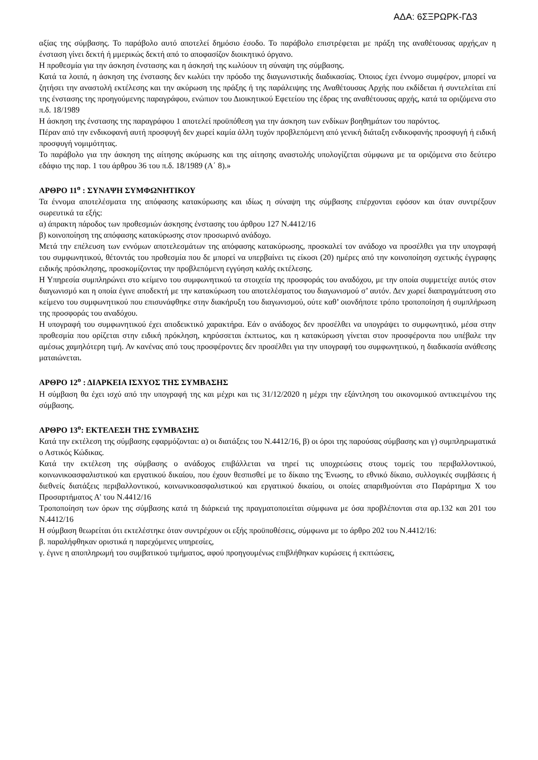ΑΔΑ: 6ΣΞΡΩΡΚ-ΓΔ3
αξίας της σύμβασης. Το παράβολο αυτό αποτελεί δημόσιο έσοδο. Το παράβολο επιστρέφεται με πράξη της αναθέτουσας αρχής,αν η ένσταση γίνει δεκτή ή μμερικώς δεκτή από το αποφασίζον διοικητικό όργανο.
Η προθεσμία για την άσκηση ένστασης και η άσκησή της κωλύουν τη σύναψη της σύμβασης.
Κατά τα λοιπά, η άσκηση της ένστασης δεν κωλύει την πρόοδο της διαγωνιστικής διαδικασίας. Όποιος έχει έννομο συμφέρον, μπορεί να ζητήσει την αναστολή εκτέλεσης και την ακύρωση της πράξης ή της παράλειψης της Αναθέτουσας Αρχής που εκδίδεται ή συντελείται επί της ένστασης της προηγούμενης παραγράφου, ενώπιον του Διοικητικού Εφετείου της έδρας της αναθέτουσας αρχής, κατά τα οριζόμενα στο π.δ. 18/1989
Η άσκηση της ένστασης της παραγράφου 1 αποτελεί προϋπόθεση για την άσκηση των ενδίκων βοηθημάτων του παρόντος.
Πέραν από την ενδικοφανή αυτή προσφυγή δεν χωρεί καμία άλλη τυχόν προβλεπόμενη από γενική διάταξη ενδικοφανής προσφυγή ή ειδική προσφυγή νομιμότητας.
Το παράβολο για την άσκηση της αίτησης ακύρωσης και της αίτησης αναστολής υπολογίζεται σύμφωνα με τα οριζόμενα στο δεύτερο εδάφιο της παρ. 1 του άρθρου 36 του π.δ. 18/1989 (Α΄ 8).»
ΑΡΘΡΟ 11<sup>ο</sup> : ΣΥΝΑΨΗ ΣΥΜΦΩΝΗΤΙΚΟΥ
Τα έννομα αποτελέσματα της απόφασης κατακύρωσης και ιδίως η σύναψη της σύμβασης επέρχονται εφόσον και όταν συντρέξουν σωρευτικά τα εξής:
α) άπρακτη πάροδος των προθεσμιών άσκησης ένστασης του άρθρου 127 Ν.4412/16
β) κοινοποίηση της απόφασης κατακύρωσης στον προσωρινό ανάδοχο.
Μετά την επέλευση των εννόμων αποτελεσμάτων της απόφασης κατακύρωσης, προσκαλεί τον ανάδοχο να προσέλθει για την υπογραφή του συμφωνητικού, θέτοντάς του προθεσμία που δε μπορεί να υπερβαίνει τις είκοσι (20) ημέρες από την κοινοποίηση σχετικής έγγραφης ειδικής πρόσκλησης, προσκομίζοντας την προβλεπόμενη εγγύηση καλής εκτέλεσης.
Η Υπηρεσία συμπληρώνει στο κείμενο του συμφωνητικού τα στοιχεία της προσφοράς του αναδόχου, με την οποία συμμετείχε αυτός στον διαγωνισμό και η οποία έγινε αποδεκτή με την κατακύρωση του αποτελέσματος του διαγωνισμού σ’ αυτόν. Δεν χωρεί διαπραγμάτευση στο κείμενο του συμφωνητικού που επισυνάφθηκε στην διακήρυξη του διαγωνισμού, ούτε καθ’ οιονδήποτε τρόπο τροποποίηση ή συμπλήρωση της προσφοράς του αναδόχου.
Η υπογραφή του συμφωνητικού έχει αποδεικτικό χαρακτήρα. Εάν ο ανάδοχος δεν προσέλθει να υπογράψει το συμφωνητικό, μέσα στην προθεσμία που ορίζεται στην ειδική πρόκληση, κηρύσσεται έκπτωτος, και η κατακύρωση γίνεται στον προσφέροντα που υπέβαλε την αμέσως χαμηλότερη τιμή. Αν κανένας από τους προσφέροντες δεν προσέλθει για την υπογραφή του συμφωνητικού, η διαδικασία ανάθεσης ματαιώνεται.
ΑΡΘΡΟ 12<sup>ο</sup> : ΔΙΑΡΚΕΙΑ ΙΣΧΥΟΣ ΤΗΣ ΣΥΜΒΑΣΗΣ
Η σύμβαση θα έχει ισχύ από την υπογραφή της και μέχρι και τις 31/12/2020 η μέχρι την εξάντληση του οικονομικού αντικειμένου της σύμβασης.
ΑΡΘΡΟ 13<sup>ο</sup>: ΕΚΤΕΛΕΣΗ ΤΗΣ ΣΥΜΒΑΣΗΣ
Κατά την εκτέλεση της σύμβασης εφαρμόζονται: α) οι διατάξεις του Ν.4412/16, β) οι όροι της παρούσας σύμβασης και γ) συμπληρωματικά ο Αστικός Κώδικας.
Κατά την εκτέλεση της σύμβασης ο ανάδοχος επιβάλλεται να τηρεί τις υποχρεώσεις στους τομείς του περιβαλλοντικού, κοινωνικοασφαλιστικού και εργατικού δικαίου, που έχουν θεσπισθεί με το δίκαιο της Ένωσης, το εθνικό δίκαιο, συλλογικές συμβάσεις ή διεθνείς διατάξεις περιβαλλοντικού, κοινωνικοασφαλιστικού και εργατικού δικαίου, οι οποίες απαριθμούνται στο Παράρτημα Χ του Προσαρτήματος Α' του Ν.4412/16
Τροποποίηση των όρων της σύμβασης κατά τη διάρκειά της πραγματοποιείται σύμφωνα με όσα προβλέπονται στα αρ.132 και 201 του Ν.4412/16
Η σύμβαση θεωρείται ότι εκτελέστηκε όταν συντρέχουν οι εξής προϋποθέσεις, σύμφωνα με το άρθρο 202 του Ν.4412/16:
β. παραλήφθηκαν οριστικά η παρεχόμενες υπηρεσίες,
γ. έγινε η αποπληρωμή του συμβατικού τιμήματος, αφού προηγουμένως επιβλήθηκαν κυρώσεις ή εκπτώσεις,